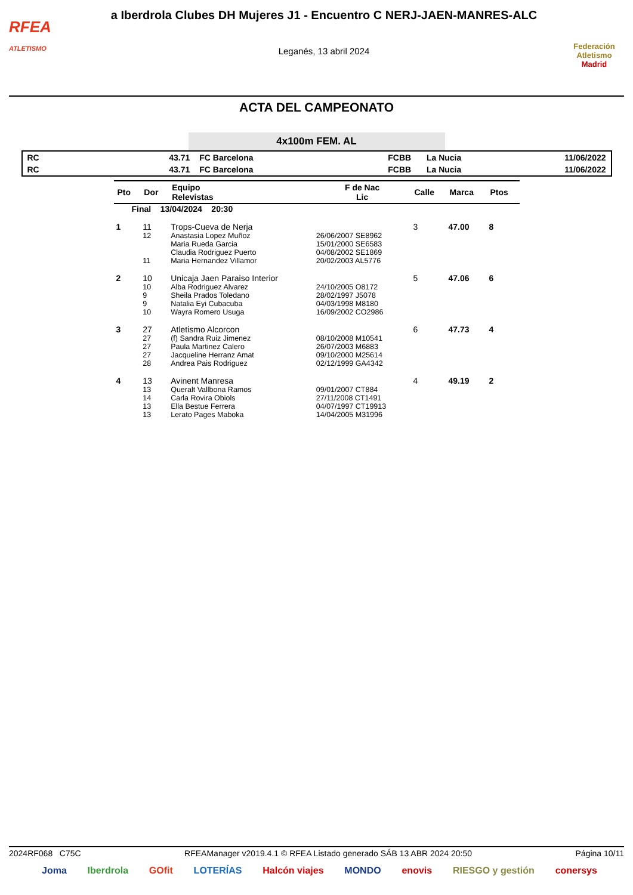RFEA
ATLETISMO
a Iberdrola Clubes DH Mujeres J1 - Encuentro C NERJ-JAEN-MANRES-ALC
Leganés, 13 abril 2024
Federación Atletismo
Madrid
ACTA DEL CAMPEONATO
4x100m FEM. AL
| RC | 43.71 | FC Barcelona | FCBB | La Nucia | 11/06/2022 |
| RC | 43.71 | FC Barcelona | FCBB | La Nucia | 11/06/2022 |
| Pto | Dor | Equipo Relevistas | F de Nac Lic | Calle | Marca | Ptos |
| --- | --- | --- | --- | --- | --- | --- |
| Final 13/04/2024 20:30 | | | | | | |
| 1 | 11 | Trops-Cueva de Nerja | | 3 | 47.00 | 8 |
| | 12 | Anastasia Lopez Muñoz | 26/06/2007 SE8962 | | | |
| | | Maria Rueda Garcia | 15/01/2000 SE6583 | | | |
| | | Claudia Rodriguez Puerto | 04/08/2002 SE1869 | | | |
| | 11 | Maria Hernandez Villamor | 20/02/2003 AL5776 | | | |
| 2 | 10 | Unicaja Jaen Paraiso Interior | | 5 | 47.06 | 6 |
| | 10 | Alba Rodriguez Alvarez | 24/10/2005 O8172 | | | |
| | 9 | Sheila Prados Toledano | 28/02/1997 J5078 | | | |
| | 9 | Natalia Eyi Cubacuba | 04/03/1998 M8180 | | | |
| | 10 | Wayra Romero Usuga | 16/09/2002 CO2986 | | | |
| 3 | 27 | Atletismo Alcorcon | | 6 | 47.73 | 4 |
| | 27 | (f) Sandra Ruiz Jimenez | 08/10/2008 M10541 | | | |
| | 27 | Paula Martinez Calero | 26/07/2003 M6883 | | | |
| | 27 | Jacqueline Herranz Amat | 09/10/2000 M25614 | | | |
| | 28 | Andrea Pais Rodriguez | 02/12/1999 GA4342 | | | |
| 4 | 13 | Avinent Manresa | | 4 | 49.19 | 2 |
| | 13 | Queralt Vallbona Ramos | 09/01/2007 CT884 | | | |
| | 14 | Carla Rovira Obiols | 27/11/2008 CT1491 | | | |
| | 13 | Ella Bestue Ferrera | 04/07/1997 CT19913 | | | |
| | 13 | Lerato Pages Maboka | 14/04/2005 M31996 | | | |
2024RF068 C75C RFEAManager v2019.4.1 © RFEA Listado generado SÁB 13 ABR 2024 20:50 Página 10/11
Joma Iberdrola GOfit LOTERÍAS Halcón viajes MONDO enovis RIESGO y gestión conersys